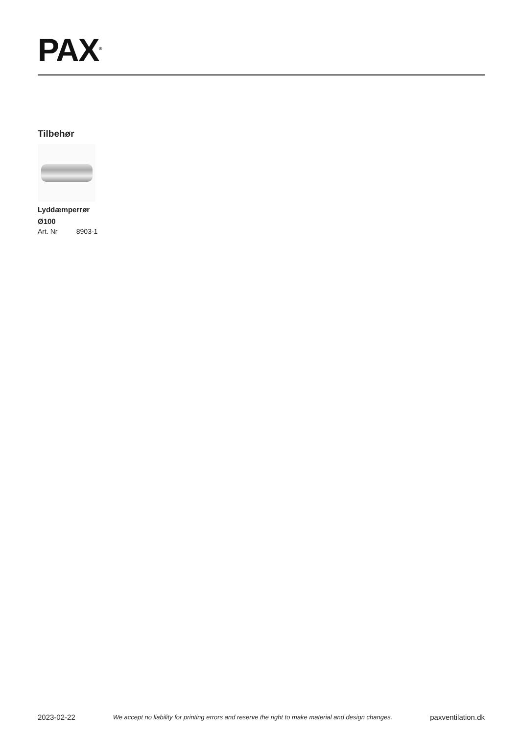PAX<sup>®</sup>
Tilbehør
Lyddæmperrør Ø100
Art. Nr 8903-1
2023-02-22 We accept no liability for printing errors and reserve the right to make material and design changes. paxventilation.dk